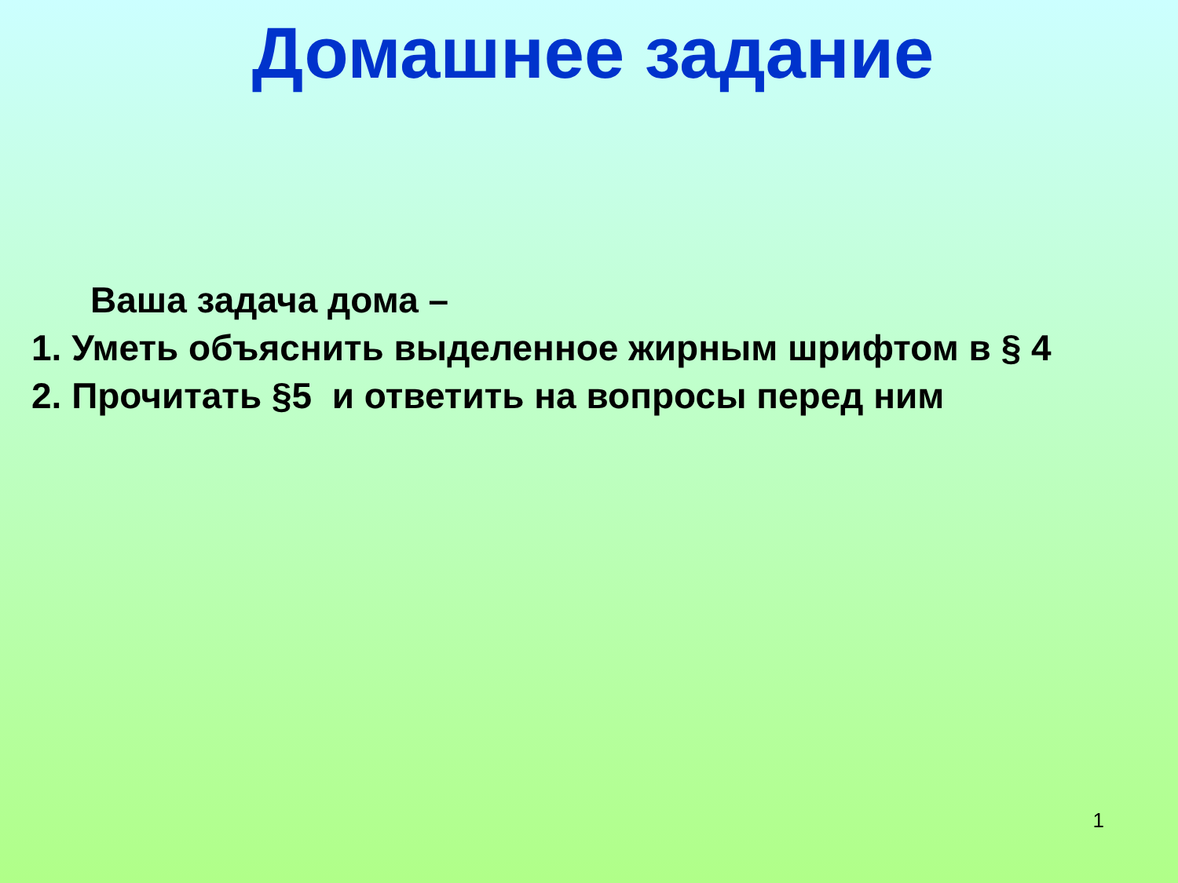Домашнее задание
Ваша задача дома –
1. Уметь объяснить выделенное жирным шрифтом в § 4
2. Прочитать §5 и ответить на вопросы перед ним
1